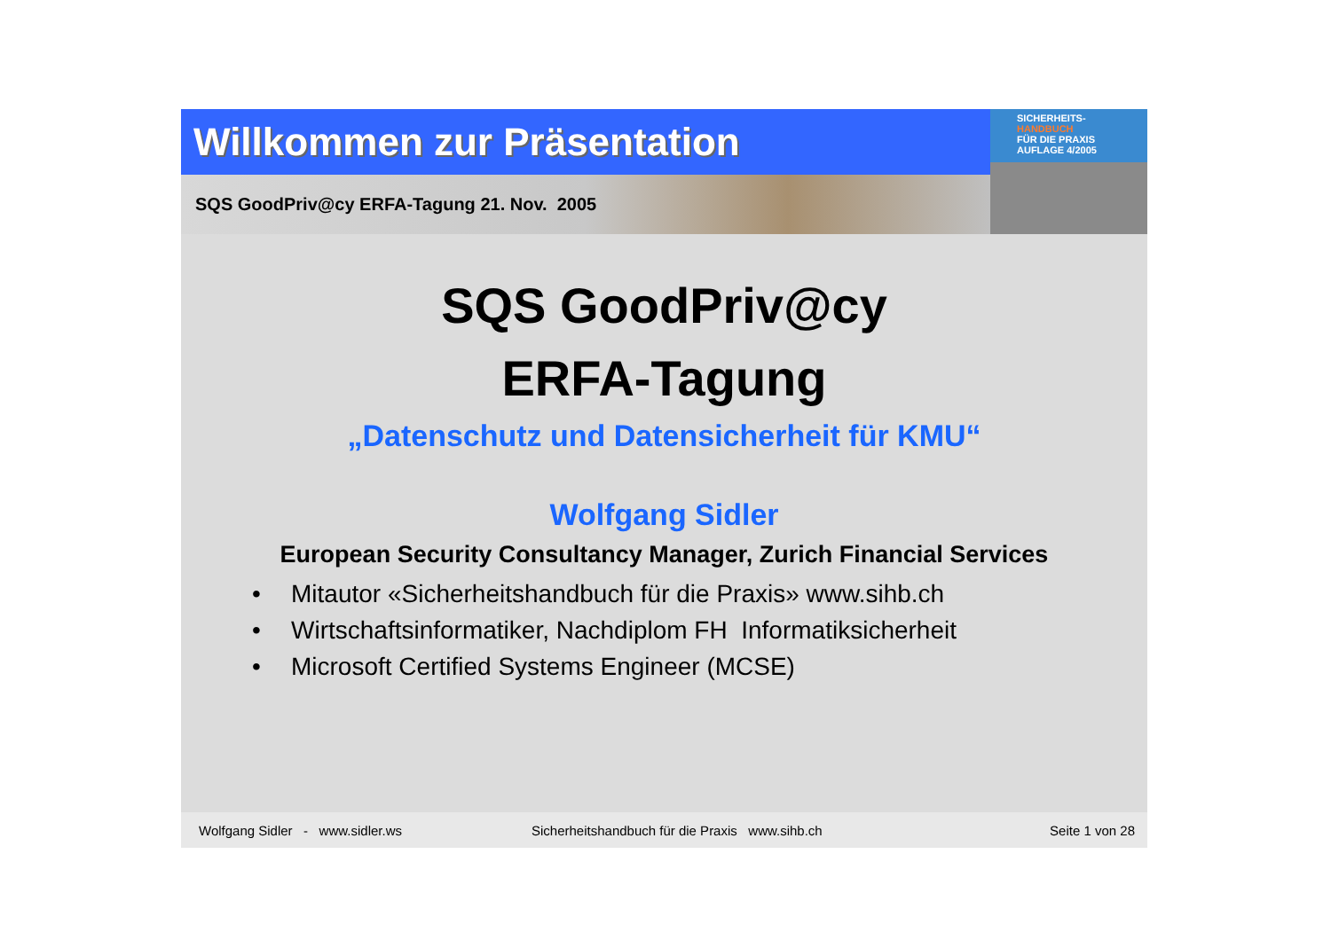Willkommen zur Präsentation
SQS GoodPriv@cy ERFA-Tagung 21. Nov. 2005
SICHERHEITS-
HANDBUCH
FÜR DIE PRAXIS
AUFLAGE 4/2005
SQS GoodPriv@cy
ERFA-Tagung
„Datenschutz und Datensicherheit für KMU“
Wolfgang Sidler
European Security Consultancy Manager, Zurich Financial Services
• Mitautor «Sicherheitshandbuch für die Praxis» www.sihb.ch
• Wirtschaftsinformatiker, Nachdiplom FH Informatiksicherheit
• Microsoft Certified Systems Engineer (MCSE)
Wolfgang Sidler - www.sidler.ws Sicherheitshandbuch für die Praxis www.sihb.ch Seite 1 von 28